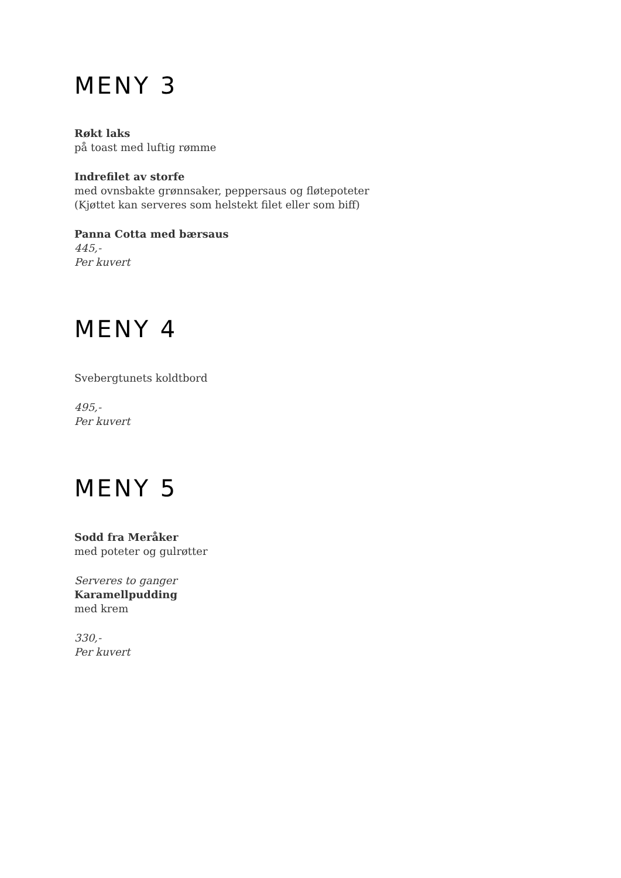MENY 3
Røkt laks
på toast med luftig rømme
Indrefilet av storfe
med ovnsbakte grønnsaker, peppersaus og fløtepoteter
(Kjøttet kan serveres som helstekt filet eller som biff)
Panna Cotta med bærsaus
445,-
Per kuvert
MENY 4
Svebergtunets koldtbord
495,-
Per kuvert
MENY 5
Sodd fra Meråker
med poteter og gulrøtter
Serveres to ganger
Karamellpudding
med krem
330,-
Per kuvert